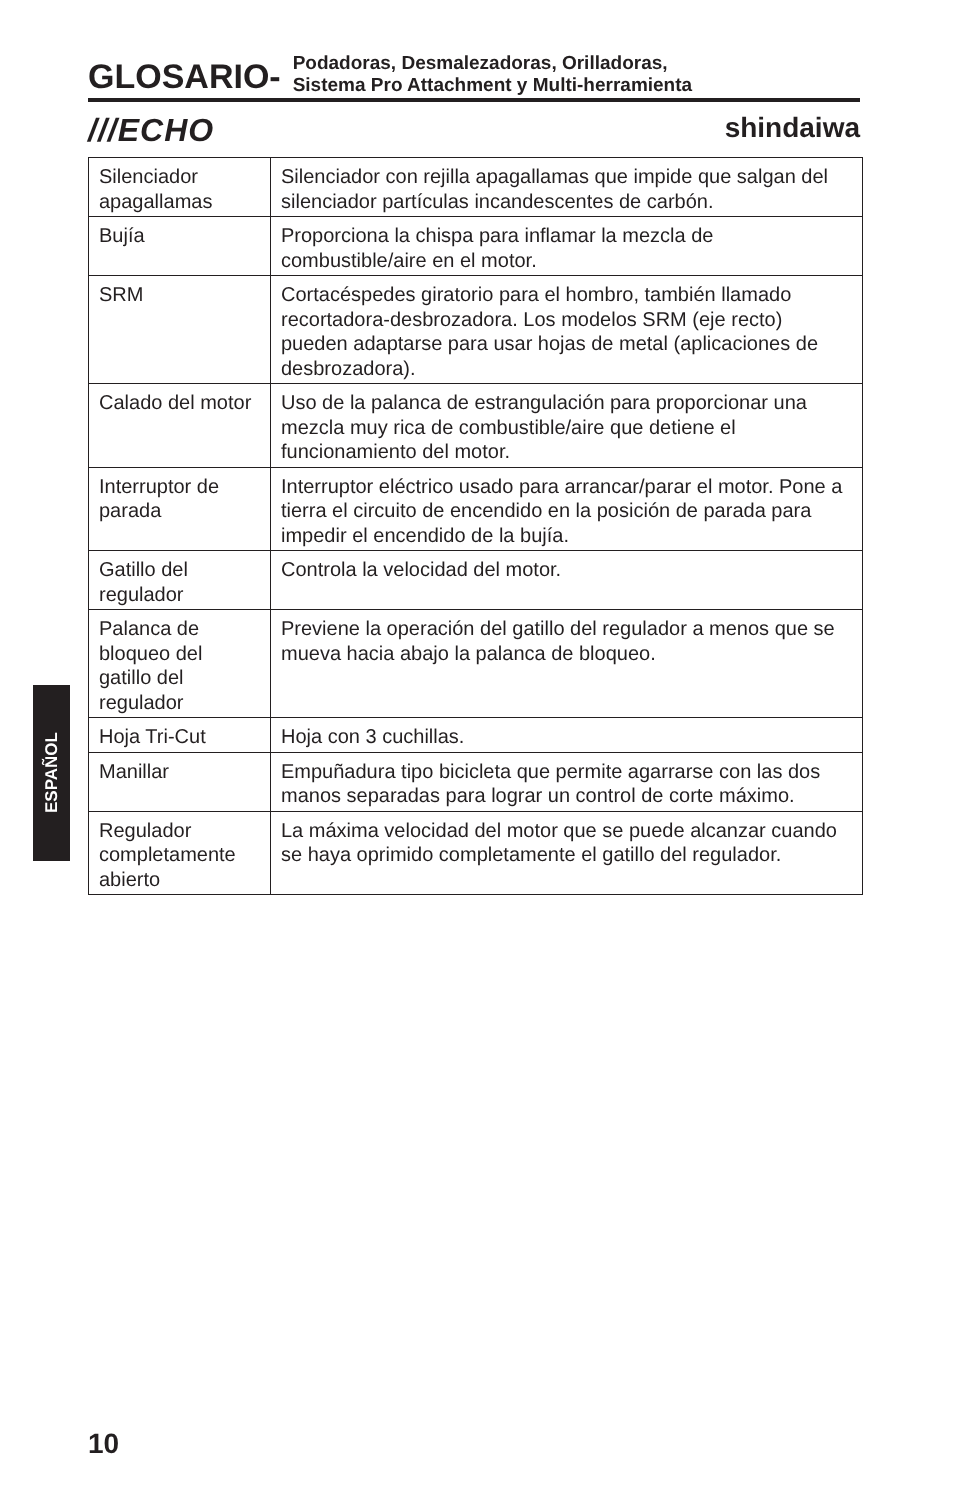GLOSARIO-
Podadoras, Desmalezadoras, Orilladoras,
Sistema Pro Attachment y Multi-herramienta
///ECHO shindaiwa
| Silenciador apagallamas | Silenciador con rejilla apagallamas que impide que salgan del silenciador partículas incandescentes de carbón. |
| Bujía | Proporciona la chispa para inflamar la mezcla de combustible/aire en el motor. |
| SRM | Cortacéspedes giratorio para el hombro, también llamado recortadora-desbrozadora. Los modelos SRM (eje recto) pueden adaptarse para usar hojas de metal (aplicaciones de desbrozadora). |
| Calado del motor | Uso de la palanca de estrangulación para proporcionar una mezcla muy rica de combustible/aire que detiene el funcionamiento del motor. |
| Interruptor de parada | Interruptor eléctrico usado para arrancar/parar el motor. Pone a tierra el circuito de encendido en la posición de parada para impedir el encendido de la bujía. |
| Gatillo del regulador | Controla la velocidad del motor. |
| Palanca de bloqueo del gatillo del regulador | Previene la operación del gatillo del regulador a menos que se mueva hacia abajo la palanca de bloqueo. |
| Hoja Tri-Cut | Hoja con 3 cuchillas. |
| Manillar | Empuñadura tipo bicicleta que permite agarrarse con las dos manos separadas para lograr un control de corte máximo. |
| Regulador completamente abierto | La máxima velocidad del motor que se puede alcanzar cuando se haya oprimido completamente el gatillo del regulador. |
ESPAÑOL
10